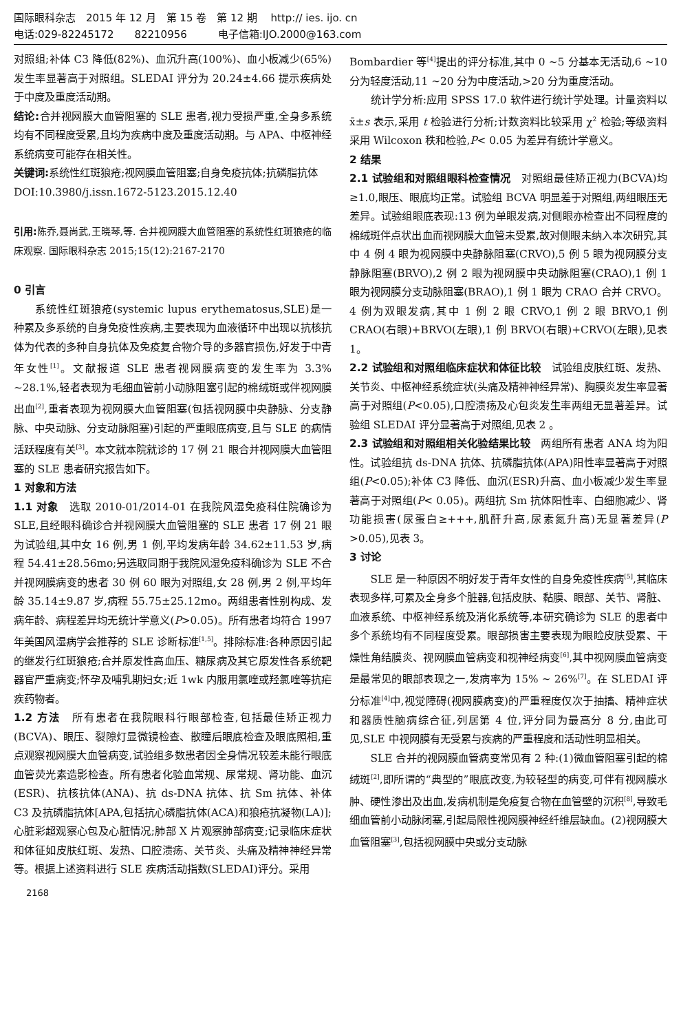国际眼科杂志　2015 年 12 月　第 15 卷　第 12 期　 http:// ies. ijo. cn
电话:029-82245172　　82210956　　　电子信箱:IJO.2000@163.com
对照组;补体 C3 降低(82%)、血沉升高(100%)、血小板减少(65%)发生率显著高于对照组。SLEDAI 评分为 20.24±4.66 提示疾病处于中度及重度活动期。
结论: 合并视网膜大血管阻塞的 SLE 患者,视力受损严重,全身多系统均有不同程度受累,且均为疾病中度及重度活动期。与 APA、中枢神经系统病变可能存在相关性。
关键词: 系统性红斑狼疮;视网膜血管阻塞;自身免疫抗体;抗磷脂抗体
DOI:10.3980/j.issn.1672-5123.2015.12.40
引用: 陈乔,聂尚武,王晓琴,等. 合并视网膜大血管阻塞的系统性红斑狼疮的临床观察. 国际眼科杂志 2015;15(12):2167-2170
0 引言
系统性红斑狼疮(systemic lupus erythematosus,SLE)是一种累及多系统的自身免疫性疾病,主要表现为血液循环中出现以抗核抗体为代表的多种自身抗体及免疫复合物介导的多器官损伤,好发于中青年女性<sup>[1]</sup>。文献报道 SLE 患者视网膜病变的发生率为 3.3% ~28.1%,轻者表现为毛细血管前小动脉阻塞引起的棉绒斑或伴视网膜出血<sup>[2]</sup>,重者表现为视网膜大血管阻塞(包括视网膜中央静脉、分支静脉、中央动脉、分支动脉阻塞)引起的严重眼底病变,且与 SLE 的病情活跃程度有关<sup>[3]</sup>。本文就本院就诊的 17 例 21 眼合并视网膜大血管阻塞的 SLE 患者研究报告如下。
1 对象和方法
1.1 对象　选取 2010-01/2014-01 在我院风湿免疫科住院确诊为 SLE,且经眼科确诊合并视网膜大血管阻塞的 SLE 患者 17 例 21 眼为试验组,其中女 16 例,男 1 例,平均发病年龄 34.62±11.53 岁,病程 54.41±28.56mo;另选取同期于我院风湿免疫科确诊为 SLE 不合并视网膜病变的患者 30 例 60 眼为对照组,女 28 例,男 2 例,平均年龄 35.14±9.87 岁,病程 55.75±25.12mo。两组患者性别构成、发病年龄、病程差异均无统计学意义(P>0.05)。所有患者均符合 1997 年美国风湿病学会推荐的 SLE 诊断标准<sup>[1,5]</sup>。排除标准:各种原因引起的继发行红斑狼疮;合并原发性高血压、糖尿病及其它原发性各系统靶器官严重病变;怀孕及哺乳期妇女;近 1wk 内服用氯喹或羟氯喹等抗疟疾药物者。
1.2 方法　所有患者在我院眼科行眼部检查,包括最佳矫正视力(BCVA)、眼压、裂隙灯显微镜检查、散瞳后眼底检查及眼底照相,重点观察视网膜大血管病变,试验组多数患者因全身情况较差未能行眼底血管荧光素造影检查。所有患者化验血常规、尿常规、肾功能、血沉(ESR)、抗核抗体(ANA)、抗 ds-DNA 抗体、抗 Sm 抗体、补体 C3 及抗磷脂抗体[APA,包括抗心磷脂抗体(ACA)和狼疮抗凝物(LA)];心脏彩超观察心包及心脏情况;肺部 X 片观察肺部病变;记录临床症状和体征如皮肤红斑、发热、口腔溃疡、关节炎、头痛及精神神经异常等。根据上述资料进行 SLE 疾病活动指数(SLEDAI)评分。采用
Bombardier 等<sup>[4]</sup>提出的评分标准,其中 0 ~5 分基本无活动,6 ~10 分为轻度活动,11 ~20 分为中度活动,>20 分为重度活动。
统计学分析:应用 SPSS 17.0 软件进行统计学处理。计量资料以 x̄±s 表示,采用 t 检验进行分析;计数资料比较采用 χ<sup>2</sup> 检验;等级资料采用 Wilcoxon 秩和检验,P< 0.05 为差异有统计学意义。
2 结果
2.1 试验组和对照组眼科检查情况　对照组最佳矫正视力(BCVA)均≥1.0,眼压、眼底均正常。试验组 BCVA 明显差于对照组,两组眼压无差异。试验组眼底表现:13 例为单眼发病,对侧眼亦检查出不同程度的棉绒斑伴点状出血而视网膜大血管未受累,故对侧眼未纳入本次研究,其中 4 例 4 眼为视网膜中央静脉阻塞(CRVO),5 例 5 眼为视网膜分支静脉阻塞(BRVO),2 例 2 眼为视网膜中央动脉阻塞(CRAO),1 例 1 眼为视网膜分支动脉阻塞(BRAO),1 例 1 眼为 CRAO 合并 CRVO。4 例为双眼发病,其中 1 例 2 眼 CRVO,1 例 2 眼 BRVO,1 例 CRAO(右眼)+BRVO(左眼),1 例 BRVO(右眼)+CRVO(左眼),见表 1。
2.2 试验组和对照组临床症状和体征比较　试验组皮肤红斑、发热、关节炎、中枢神经系统症状(头痛及精神神经异常)、胸膜炎发生率显著高于对照组(P<0.05),口腔溃疡及心包炎发生率两组无显著差异。试验组 SLEDAI 评分显著高于对照组,见表 2 。
2.3 试验组和对照组相关化验结果比较　两组所有患者 ANA 均为阳性。试验组抗 ds-DNA 抗体、抗磷脂抗体(APA)阳性率显著高于对照组(P<0.05);补体 C3 降低、血沉(ESR)升高、血小板减少发生率显著高于对照组(P< 0.05)。两组抗 Sm 抗体阳性率、白细胞减少、肾功能损害(尿蛋白≥+++,肌酐升高,尿素氮升高)无显著差异(P >0.05),见表 3。
3 讨论
SLE 是一种原因不明好发于青年女性的自身免疫性疾病<sup>[5]</sup>,其临床表现多样,可累及全身多个脏器,包括皮肤、黏膜、眼部、关节、肾脏、血液系统、中枢神经系统及消化系统等,本研究确诊为 SLE 的患者中多个系统均有不同程度受累。眼部损害主要表现为眼睑皮肤受累、干燥性角结膜炎、视网膜血管病变和视神经病变<sup>[6]</sup>,其中视网膜血管病变是最常见的眼部表现之一,发病率为 15% ~ 26%<sup>[7]</sup>。在 SLEDAI 评分标准<sup>[4]</sup>中,视觉障碍(视网膜病变)的严重程度仅次于抽搐、精神症状和器质性脑病综合征,列居第 4 位,评分同为最高分 8 分,由此可见,SLE 中视网膜有无受累与疾病的严重程度和活动性明显相关。
SLE 合并的视网膜血管病变常见有 2 种:(1)微血管阻塞引起的棉绒斑<sup>[2]</sup>,即所谓的“典型的”眼底改变,为较轻型的病变,可伴有视网膜水肿、硬性渗出及出血,发病机制是免疫复合物在血管壁的沉积<sup>[8]</sup>,导致毛细血管前小动脉闭塞,引起局限性视网膜神经纤维层缺血。(2)视网膜大血管阻塞<sup>[3]</sup>,包括视网膜中央或分支动脉
2168